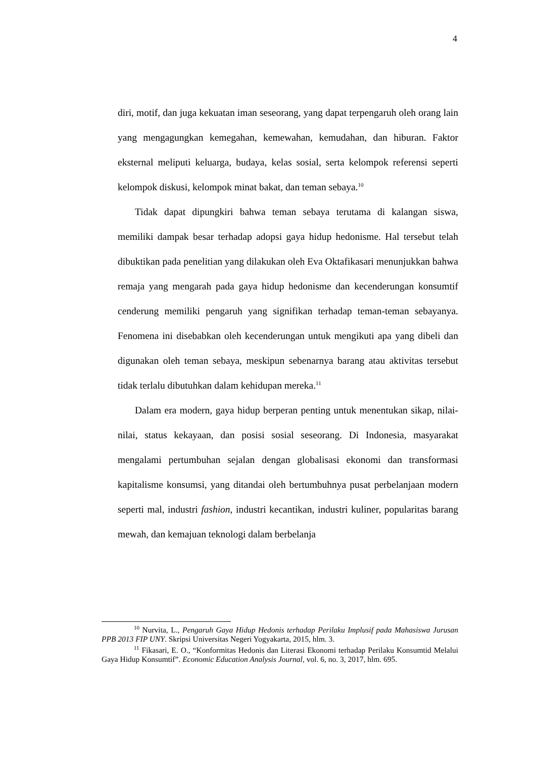4
diri, motif, dan juga kekuatan iman seseorang, yang dapat terpengaruh oleh orang lain yang mengagungkan kemegahan, kemewahan, kemudahan, dan hiburan. Faktor eksternal meliputi keluarga, budaya, kelas sosial, serta kelompok referensi seperti kelompok diskusi, kelompok minat bakat, dan teman sebaya.<sup>10</sup>
Tidak dapat dipungkiri bahwa teman sebaya terutama di kalangan siswa, memiliki dampak besar terhadap adopsi gaya hidup hedonisme. Hal tersebut telah dibuktikan pada penelitian yang dilakukan oleh Eva Oktafikasari menunjukkan bahwa remaja yang mengarah pada gaya hidup hedonisme dan kecenderungan konsumtif cenderung memiliki pengaruh yang signifikan terhadap teman-teman sebayanya. Fenomena ini disebabkan oleh kecenderungan untuk mengikuti apa yang dibeli dan digunakan oleh teman sebaya, meskipun sebenarnya barang atau aktivitas tersebut tidak terlalu dibutuhkan dalam kehidupan mereka.<sup>11</sup>
Dalam era modern, gaya hidup berperan penting untuk menentukan sikap, nilai-nilai, status kekayaan, dan posisi sosial seseorang. Di Indonesia, masyarakat mengalami pertumbuhan sejalan dengan globalisasi ekonomi dan transformasi kapitalisme konsumsi, yang ditandai oleh bertumbuhnya pusat perbelanjaan modern seperti mal, industri fashion, industri kecantikan, industri kuliner, popularitas barang mewah, dan kemajuan teknologi dalam berbelanja
<sup>10</sup> Nurvita, L., Pengaruh Gaya Hidup Hedonis terhadap Perilaku Implusif pada Mahasiswa Jurusan PPB 2013 FIP UNY. Skripsi Universitas Negeri Yogyakarta, 2015, hlm. 3.
<sup>11</sup> Fikasari, E. O., “Konformitas Hedonis dan Literasi Ekonomi terhadap Perilaku Konsumtid Melalui Gaya Hidup Konsumtif”. Economic Education Analysis Journal, vol. 6, no. 3, 2017, hlm. 695.